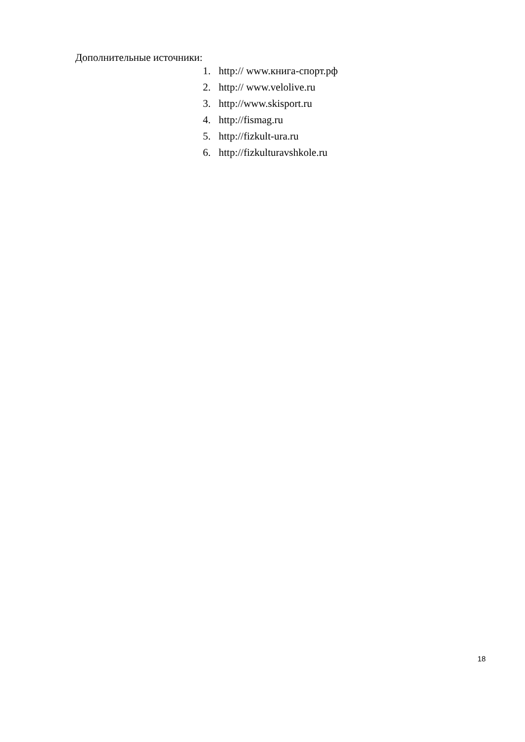Дополнительные источники:
1. http:// www.книга-спорт.рф
2. http:// www.velolive.ru
3. http://www.skisport.ru
4. http://fismag.ru
5. http://fizkult-ura.ru
6. http://fizkulturavshkole.ru
18